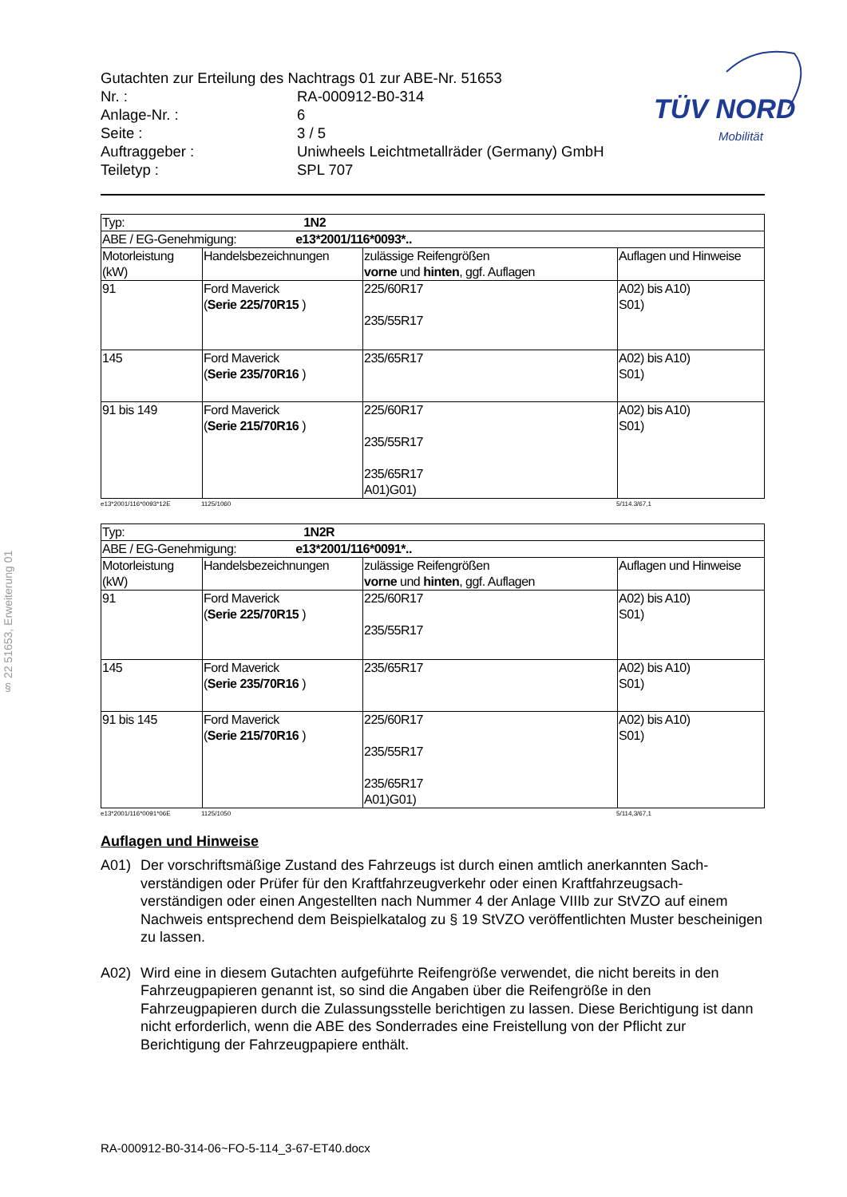§ 22 51653, Erweiterung 01
Gutachten zur Erteilung des Nachtrags 01 zur ABE-Nr. 51653
Nr. : RA-000912-B0-314
Anlage-Nr. : 6
Seite : 3 / 5
Auftraggeber : Uniwheels Leichtmetallräder (Germany) GmbH
Teiletyp : SPL 707
TÜV NORD
Mobilität
| Typ: 1N2 | | | |
| ABE / EG-Genehmigung: e13*2001/116*0093*.. | | | |
| Motorleistung (kW) | Handelsbezeichnungen | zulässige Reifengrößen vorne und hinten , ggf. Auflagen | Auflagen und Hinweise |
| 91 | Ford Maverick ( Serie 225/70R15 ) | 225/60R17 235/55R17 | A02) bis A10) S01) |
| 145 | Ford Maverick ( Serie 235/70R16 ) | 235/65R17 | A02) bis A10) S01) |
| 91 bis 149 | Ford Maverick ( Serie 215/70R16 ) | 225/60R17 235/55R17 235/65R17 A01)G01) | A02) bis A10) S01) |
e13*2001/116*0093*12E 1125/1060 5/114.3/67,1
| Typ: 1N2R | | | |
| ABE / EG-Genehmigung: e13*2001/116*0091*.. | | | |
| Motorleistung (kW) | Handelsbezeichnungen | zulässige Reifengrößen vorne und hinten , ggf. Auflagen | Auflagen und Hinweise |
| 91 | Ford Maverick ( Serie 225/70R15 ) | 225/60R17 235/55R17 | A02) bis A10) S01) |
| 145 | Ford Maverick ( Serie 235/70R16 ) | 235/65R17 | A02) bis A10) S01) |
| 91 bis 145 | Ford Maverick ( Serie 215/70R16 ) | 225/60R17 235/55R17 235/65R17 A01)G01) | A02) bis A10) S01) |
e13*2001/116*0091*06E 1125/1050 5/114,3/67,1
Auflagen und Hinweise
A01) Der vorschriftsmäßige Zustand des Fahrzeugs ist durch einen amtlich anerkannten Sach-verständigen oder Prüfer für den Kraftfahrzeugverkehr oder einen Kraftfahrzeugsach-verständigen oder einen Angestellten nach Nummer 4 der Anlage VIIIb zur StVZO auf einem Nachweis entsprechend dem Beispielkatalog zu § 19 StVZO veröffentlichten Muster bescheinigen zu lassen.
A02) Wird eine in diesem Gutachten aufgeführte Reifengröße verwendet, die nicht bereits in den Fahrzeugpapieren genannt ist, so sind die Angaben über die Reifengröße in den Fahrzeugpapieren durch die Zulassungsstelle berichtigen zu lassen. Diese Berichtigung ist dann nicht erforderlich, wenn die ABE des Sonderrades eine Freistellung von der Pflicht zur Berichtigung der Fahrzeugpapiere enthält.
RA-000912-B0-314-06~FO-5-114_3-67-ET40.docx